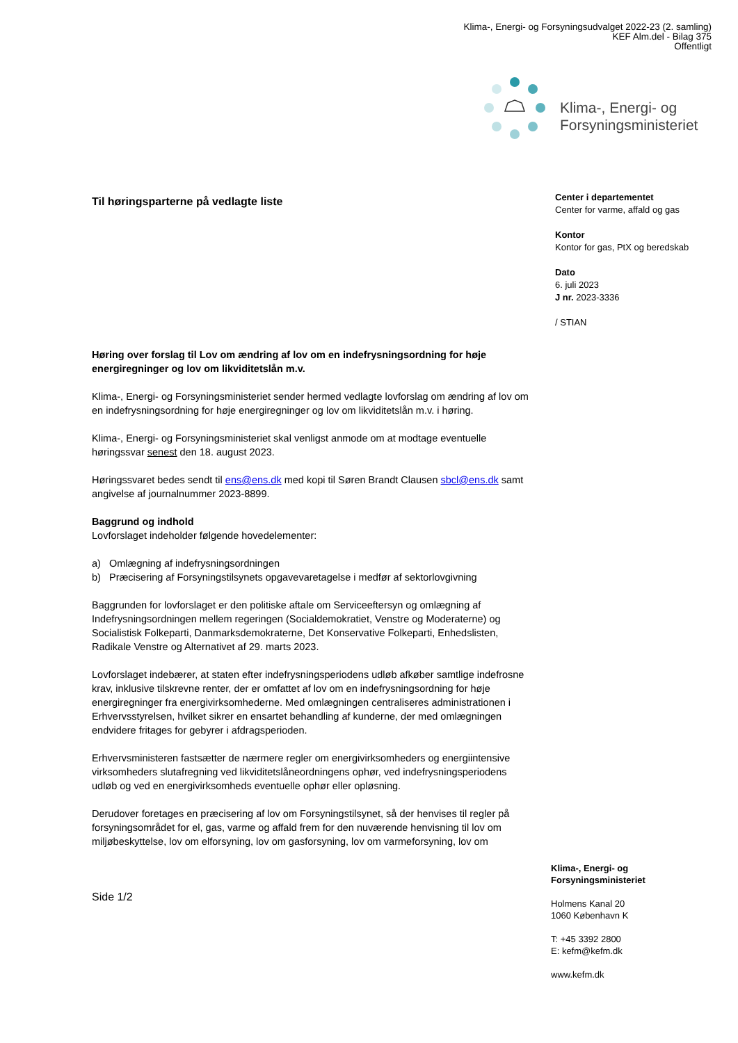Klima-, Energi- og Forsyningsudvalget 2022-23 (2. samling)
KEF Alm.del - Bilag 375
Offentligt
Klima-, Energi- og
Forsyningsministeriet
Center i departementet
Center for varme, affald og gas
Kontor
Kontor for gas, PtX og beredskab
Dato
6. juli 2023
J nr. 2023-3336
/ STIAN
Til høringsparterne på vedlagte liste
Høring over forslag til Lov om ændring af lov om en indefrysningsordning for høje energiregninger og lov om likviditetslån m.v.
Klima-, Energi- og Forsyningsministeriet sender hermed vedlagte lovforslag om ændring af lov om en indefrysningsordning for høje energiregninger og lov om likviditetslån m.v. i høring.
Klima-, Energi- og Forsyningsministeriet skal venligst anmode om at modtage eventuelle høringssvar senest den 18. august 2023.
Høringssvaret bedes sendt til ens@ens.dk med kopi til Søren Brandt Clausen sbcl@ens.dk samt angivelse af journalnummer 2023-8899.
Baggrund og indhold
Lovforslaget indeholder følgende hovedelementer:
a) Omlægning af indefrysningsordningen
b) Præcisering af Forsyningstilsynets opgavevaretagelse i medfør af sektorlovgivning
Baggrunden for lovforslaget er den politiske aftale om Serviceeftersyn og omlægning af Indefrysningsordningen mellem regeringen (Socialdemokratiet, Venstre og Moderaterne) og Socialistisk Folkeparti, Danmarksdemokraterne, Det Konservative Folkeparti, Enhedslisten, Radikale Venstre og Alternativet af 29. marts 2023.
Lovforslaget indebærer, at staten efter indefrysningsperiodens udløb afkøber samtlige indefrosne krav, inklusive tilskrevne renter, der er omfattet af lov om en indefrysningsordning for høje energiregninger fra energivirksomhederne. Med omlægningen centraliseres administrationen i Erhvervsstyrelsen, hvilket sikrer en ensartet behandling af kunderne, der med omlægningen endvidere fritages for gebyrer i afdragsperioden.
Erhvervsministeren fastsætter de nærmere regler om energivirksomheders og energiintensive virksomheders slutafregning ved likviditetslåneordningens ophør, ved indefrysningsperiodens udløb og ved en energivirksomheds eventuelle ophør eller opløsning.
Derudover foretages en præcisering af lov om Forsyningstilsynet, så der henvises til regler på forsyningsområdet for el, gas, varme og affald frem for den nuværende henvisning til lov om miljøbeskyttelse, lov om elforsyning, lov om gasforsyning, lov om varmeforsyning, lov om
Side 1/2
Klima-, Energi- og Forsyningsministeriet
Holmens Kanal 20
1060 København K
T: +45 3392 2800
E: kefm@kefm.dk
www.kefm.dk